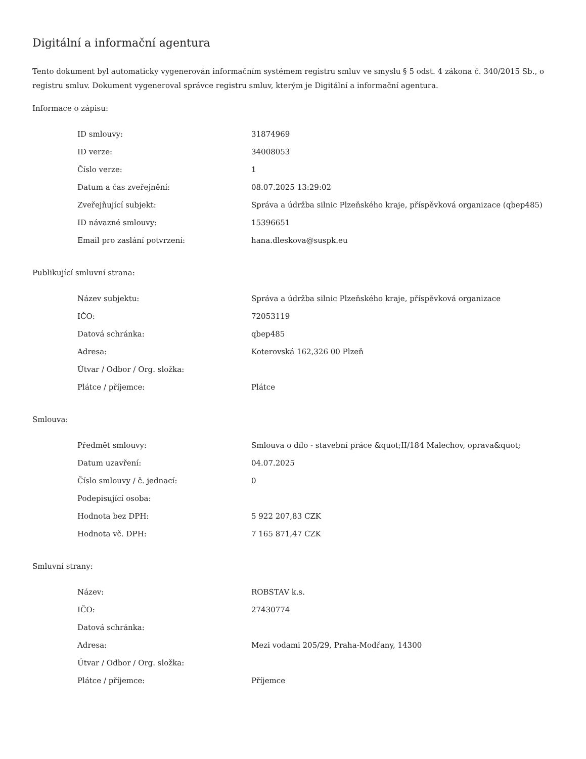Digitální a informační agentura
Tento dokument byl automaticky vygenerován informačním systémem registru smluv ve smyslu § 5 odst. 4 zákona č. 340/2015 Sb., o registru smluv. Dokument vygeneroval správce registru smluv, kterým je Digitální a informační agentura.
Informace o zápisu:
| ID smlouvy: | 31874969 |
| ID verze: | 34008053 |
| Číslo verze: | 1 |
| Datum a čas zveřejnění: | 08.07.2025 13:29:02 |
| Zveřejňující subjekt: | Správa a údržba silnic Plzeňského kraje, příspěvková organizace (qbep485) |
| ID návazné smlouvy: | 15396651 |
| Email pro zaslání potvrzení: | hana.dleskova@suspk.eu |
Publikující smluvní strana:
| Název subjektu: | Správa a údržba silnic Plzeňského kraje, příspěvková organizace |
| IČO: | 72053119 |
| Datová schránka: | qbep485 |
| Adresa: | Koterovská 162,326 00 Plzeň |
| Útvar / Odbor / Org. složka: | |
| Plátce / příjemce: | Plátce |
Smlouva:
| Předmět smlouvy: | Smlouva o dílo - stavební práce &quot;II/184 Malechov, oprava&quot; |
| Datum uzavření: | 04.07.2025 |
| Číslo smlouvy / č. jednací: | 0 |
| Podepisující osoba: | |
| Hodnota bez DPH: | 5 922 207,83 CZK |
| Hodnota vč. DPH: | 7 165 871,47 CZK |
Smluvní strany:
| Název: | ROBSTAV k.s. |
| IČO: | 27430774 |
| Datová schránka: | |
| Adresa: | Mezi vodami 205/29, Praha-Modřany, 14300 |
| Útvar / Odbor / Org. složka: | |
| Plátce / příjemce: | Příjemce |